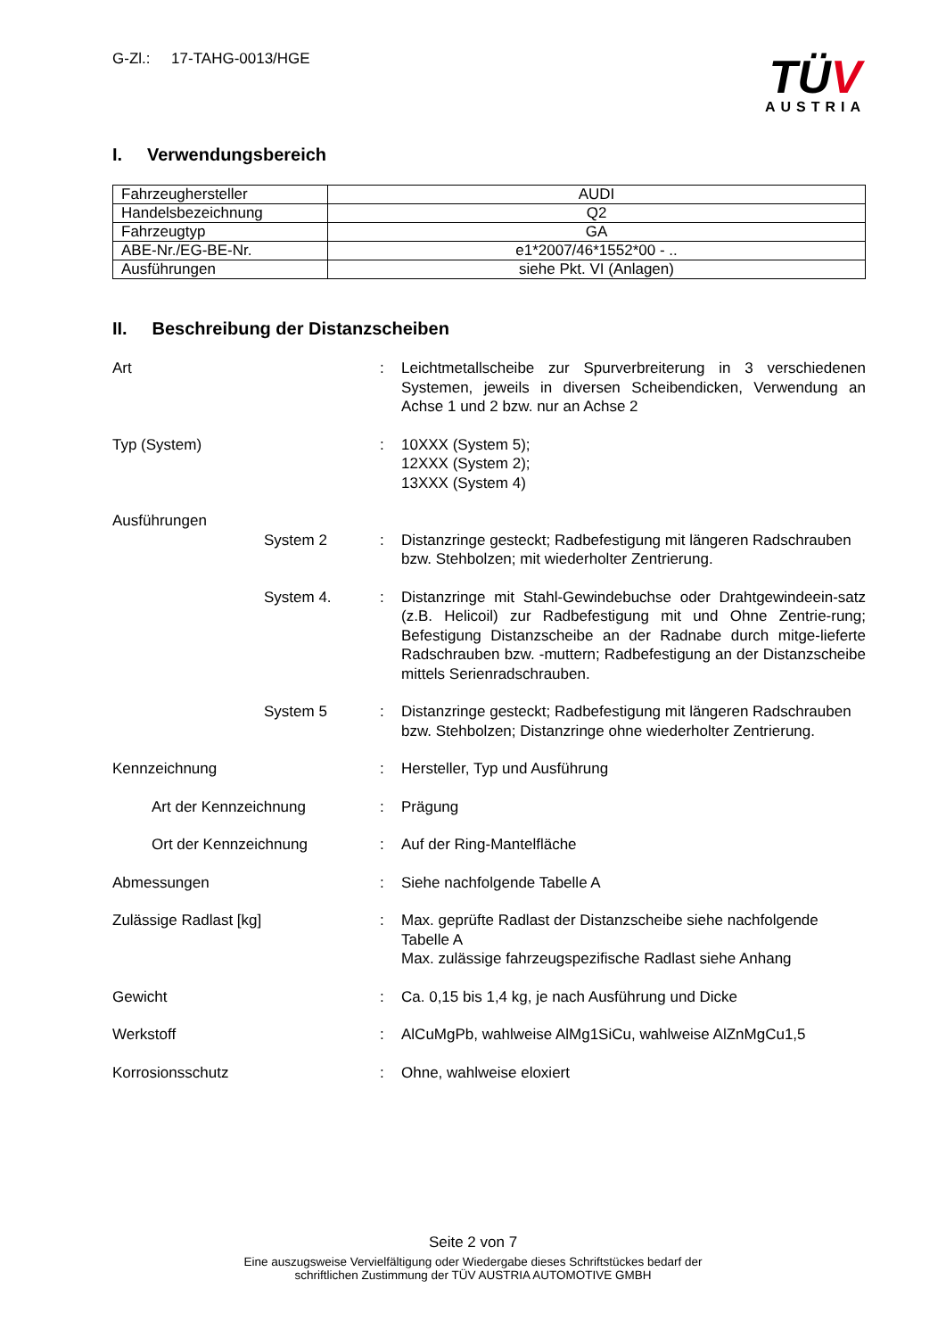G-Zl.: 17-TAHG-0013/HGE
TÜV
AUSTRIA
I. Verwendungsbereich
| Fahrzeughersteller | AUDI |
| Handelsbezeichnung | Q2 |
| Fahrzeugtyp | GA |
| ABE-Nr./EG-BE-Nr. | e1*2007/46*1552*00 - .. |
| Ausführungen | siehe Pkt. VI (Anlagen) |
II. Beschreibung der Distanzscheiben
Art : Leichtmetallscheibe zur Spurverbreiterung in 3 verschiedenen Systemen, jeweils in diversen Scheibendicken, Verwendung an Achse 1 und 2 bzw. nur an Achse 2
Typ (System) : 10XXX (System 5);
12XXX (System 2);
13XXX (System 4)
Ausführungen
System 2 : Distanzringe gesteckt; Radbefestigung mit längeren Radschrauben bzw. Stehbolzen; mit wiederholter Zentrierung.
System 4. : Distanzringe mit Stahl-Gewindebuchse oder Drahtgewindeein-satz (z.B. Helicoil) zur Radbefestigung mit und Ohne Zentrie-rung; Befestigung Distanzscheibe an der Radnabe durch mitge-lieferte Radschrauben bzw. -muttern; Radbefestigung an der Distanzscheibe mittels Serienradschrauben.
System 5 : Distanzringe gesteckt; Radbefestigung mit längeren Radschrauben bzw. Stehbolzen; Distanzringe ohne wiederholter Zentrierung.
Kennzeichnung : Hersteller, Typ und Ausführung
Art der Kennzeichnung : Prägung
Ort der Kennzeichnung : Auf der Ring-Mantelfläche
Abmessungen : Siehe nachfolgende Tabelle A
Zulässige Radlast [kg] : Max. geprüfte Radlast der Distanzscheibe siehe nachfolgende Tabelle A
Max. zulässige fahrzeugspezifische Radlast siehe Anhang
Gewicht : Ca. 0,15 bis 1,4 kg, je nach Ausführung und Dicke
Werkstoff : AlCuMgPb, wahlweise AlMg1SiCu, wahlweise AlZnMgCu1,5
Korrosionsschutz : Ohne, wahlweise eloxiert
Seite 2 von 7
Eine auszugsweise Vervielfältigung oder Wiedergabe dieses Schriftstückes bedarf der
schriftlichen Zustimmung der TÜV AUSTRIA AUTOMOTIVE GMBH